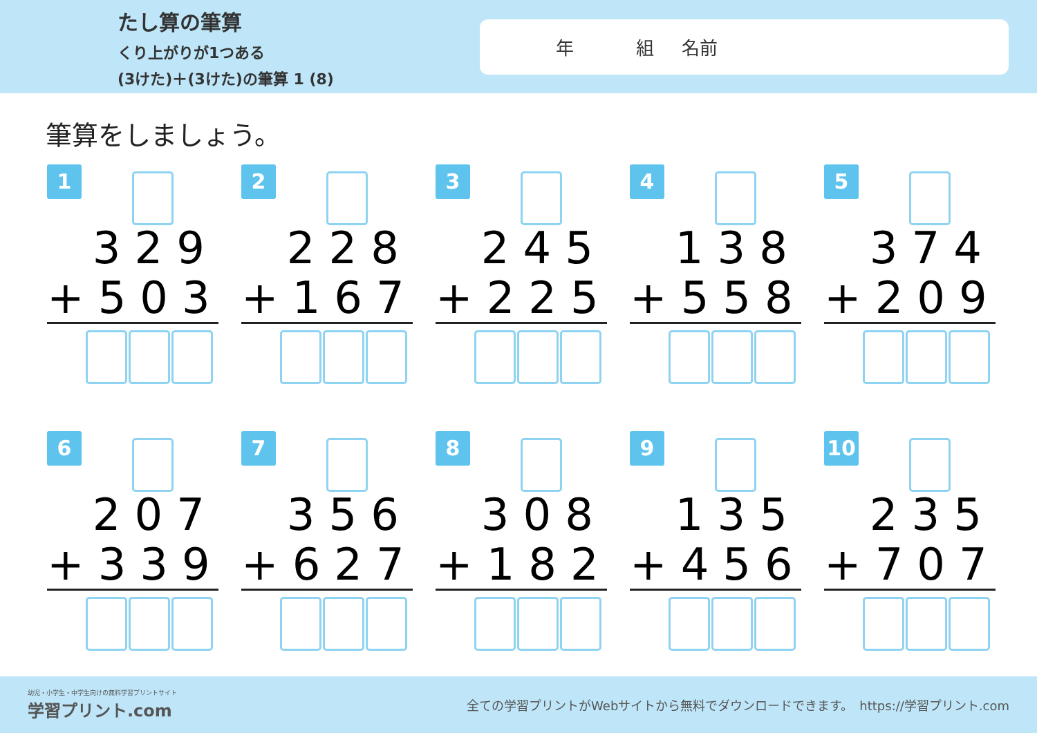たし算の筆算
くり上がりが1つある
(3けた)＋(3けた)の筆算 1 (8)
年 組 名前
筆算をしましょう。
1
329
+503
2
228
+167
3
245
+225
4
138
+558
5
374
+209
6
207
+339
7
356
+627
8
308
+182
9
135
+456
10
235
+707
幼児・小学生・中学生向けの無料学習プリントサイト
学習プリント.com
全ての学習プリントがWebサイトから無料でダウンロードできます。　https://学習プリント.com